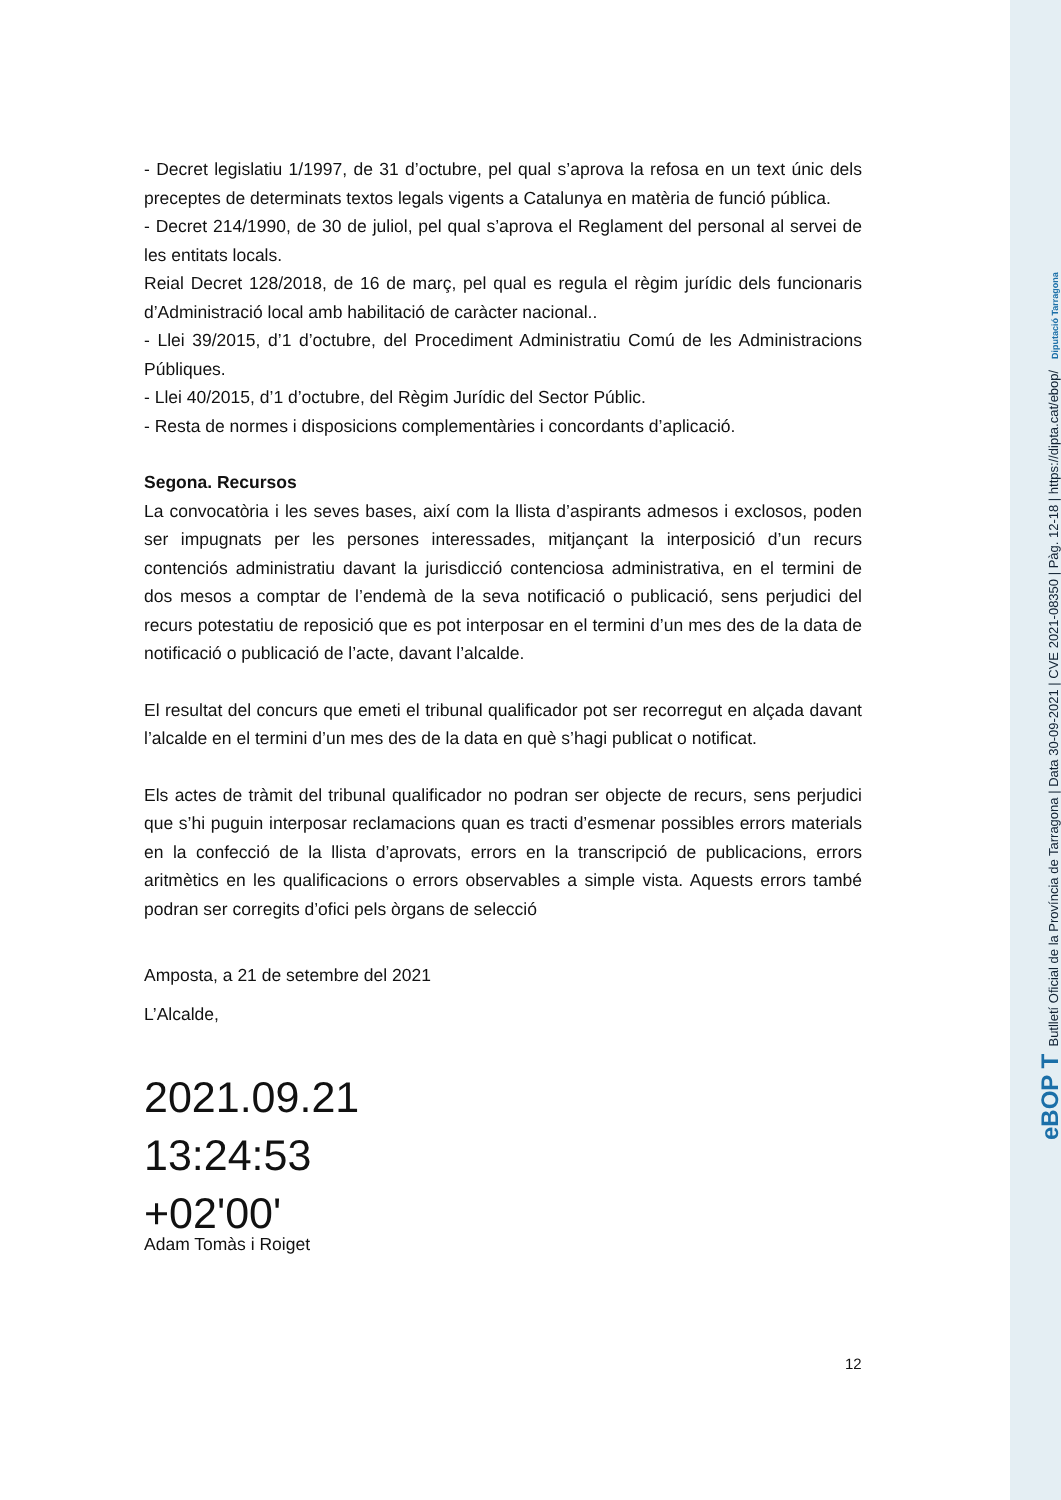- Decret legislatiu 1/1997, de 31 d’octubre, pel qual s’aprova la refosa en un text únic dels preceptes de determinats textos legals vigents a Catalunya en matèria de funció pública.
- Decret 214/1990, de 30 de juliol, pel qual s’aprova el Reglament del personal al servei de les entitats locals.
Reial Decret 128/2018, de 16 de març, pel qual es regula el règim jurídic dels funcionaris d’Administració local amb habilitació de caràcter nacional..
- Llei 39/2015, d’1 d’octubre, del Procediment Administratiu Comú de les Administracions Públiques.
- Llei 40/2015, d’1 d’octubre, del Règim Jurídic del Sector Públic.
- Resta de normes i disposicions complementàries i concordants d’aplicació.
Segona. Recursos
La convocatòria i les seves bases, així com la llista d’aspirants admesos i exclosos, poden ser impugnats per les persones interessades, mitjançant la interposició d’un recurs contenciós administratiu davant la jurisdicció contenciosa administrativa, en el termini de dos mesos a comptar de l’endemà de la seva notificació o publicació, sens perjudici del recurs potestatiu de reposició que es pot interposar en el termini d’un mes des de la data de notificació o publicació de l’acte, davant l’alcalde.
El resultat del concurs que emeti el tribunal qualificador pot ser recorregut en alçada davant l’alcalde en el termini d’un mes des de la data en què s’hagi publicat o notificat.
Els actes de tràmit del tribunal qualificador no podran ser objecte de recurs, sens perjudici que s’hi puguin interposar reclamacions quan es tracti d’esmenar possibles errors materials en la confecció de la llista d’aprovats, errors en la transcripció de publicacions, errors aritmètics en les qualificacions o errors observables a simple vista. Aquests errors també podran ser corregits d’ofici pels òrgans de selecció
Amposta, a 21 de setembre del 2021
L’Alcalde,
2021.09.21
13:24:53
+02'00'
Adam Tomàs i Roiget
12
eBOP T Butlletí Oficial de la Província de Tarragona | Data 30-09-2021 | CVE 2021-08350 | Pàg. 12-18 | https://dipta.cat/ebop/ Diputació Tarragona